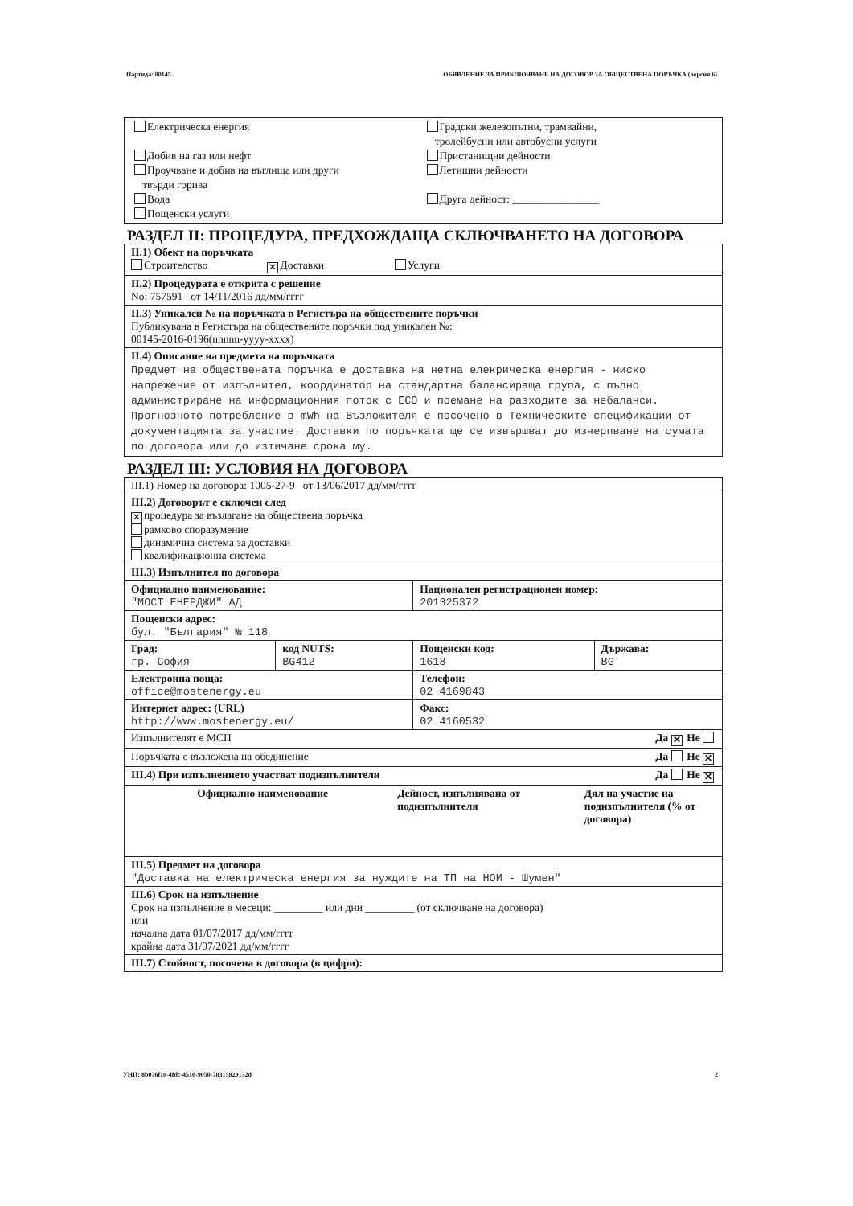Партида: 00145 ОБЯВЛЕНИЕ ЗА ПРИКЛЮЧВАНЕ НА ДОГОВОР ЗА ОБЩЕСТВЕНА ПОРЪЧКА (версия 6)
| / Електрическа енергия Добив на газ или нефт Проучване и добив на въглища или други твърди горива Вода Пощенски услуги / Градски железопътни, трамвайни, тролейбусни или автобусни услуги Пристанищни дейности Летищни дейности Друга дейност: ________________ / |
РАЗДЕЛ II: ПРОЦЕДУРА, ПРЕДХОЖДАЩА СКЛЮЧВАНЕТО НА ДОГОВОРА
| II.1) Обект на поръчката Строителство ✕ Доставки Услуги |
| II.2) Процедурата е открита с решение No: 757591 от 14/11/2016 дд/мм/гггг |
| II.3) Уникален № на поръчката в Регистъра на обществените поръчки Публикувана в Регистъра на обществените поръчки под уникален №: 00145-2016-0196(nnnnn-yyyy-xxxx) |
| II.4) Описание на предмета на поръчката Предмет на обществената поръчка е доставка на нетна елекрическа енергия - ниско напрежение от изпълнител, координатор на стандартна балансираща група, с пълно администриране на информационния поток с ЕСО и поемане на разходите за небаланси. Прогнозното потребление в mWh на Възложителя е посочено в Техническите спецификации от документацията за участие. Доставки по поръчката ще се извършват до изчерпване на сумата по договора или до изтичане срока му. |
РАЗДЕЛ III: УСЛОВИЯ НА ДОГОВОРА
| III.1) Номер на договора: 1005-27-9 от 13/06/2017 дд/мм/гггг | | | |
| III.2) Договорът е сключен след ✕ процедура за възлагане на обществена поръчка рамково споразумение динамична система за доставки квалификационна система | | | |
| III.3) Изпълнител по договора | | | |
| Официално наименование: "МОСТ ЕНЕРДЖИ" АД | | Национален регистрационен номер: 201325372 | |
| Пощенски адрес: бул. "България" № 118 | | | |
| Град: гр. София | код NUTS: BG412 | Пощенски код: 1618 | Държава: BG |
| Електронна поща: office@mostenergy.eu | | Телефон: 02 4169843 | |
| Интернет адрес: (URL) http://www.mostenergy.eu/ | | Факс: 02 4160532 | |
| Изпълнителят е МСП Да ✕ Не | | | |
| Поръчката е възложена на обединение Да Не ✕ | | | |
| III.4) При изпълнението участват подизпълнители Да Не ✕ | | | |
| / Официално наименование / Дейност, изпълнявана от подизпълнителя / Дял на участие на подизпълнителя (% от договора) / | | | |
| III.5) Предмет на договора "Доставка на електрическа енергия за нуждите на ТП на НОИ - Шумен" | | | |
| III.6) Срок на изпълнение Срок на изпълнение в месеци: _________ или дни _________ (от сключване на договора) или начална дата 01/07/2017 дд/мм/гггг крайна дата 31/07/2021 дд/мм/гггг | | | |
| III.7) Стойност, посочена в договора (в цифри): | | | |
УНП: 8b076f10-4fdc-4510-9050-78315829132d 2